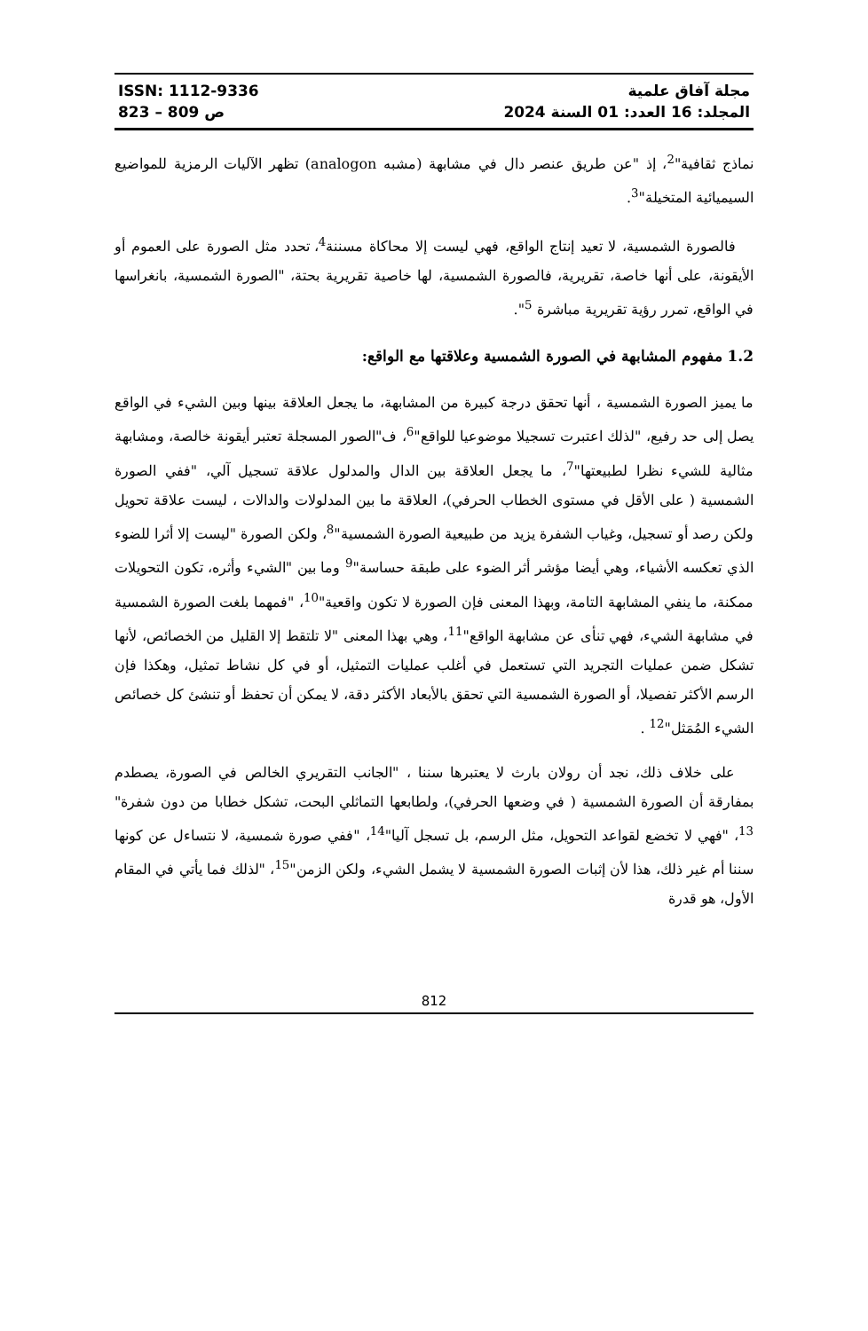ISSN: 1112-9336
823 – 809 ص
مجلة آفاق علمية
المجلد: 16 العدد: 01 السنة 2024
نماذج ثقافية"<sup>2</sup>، إذ "عن طريق عنصر دال في مشابهة (مشبه analogon) تظهر الآليات الرمزية للمواضيع السيميائية المتخيلة"<sup>3</sup>.
فالصورة الشمسية، لا تعيد إنتاج الواقع، فهي ليست إلا محاكاة مسننة<sup>4</sup>، تحدد مثل الصورة على العموم أو الأيقونة، على أنها خاصة، تقريرية، فالصورة الشمسية، لها خاصية تقريرية بحتة، "الصورة الشمسية، بانغراسها في الواقع، تمرر رؤية تقريرية مباشرة <sup>5</sup>".
1.2 مفهوم المشابهة في الصورة الشمسية وعلاقتها مع الواقع:
ما يميز الصورة الشمسية ، أنها تحقق درجة كبيرة من المشابهة، ما يجعل العلاقة بينها وبين الشيء في الواقع يصل إلى حد رفيع، "لذلك اعتبرت تسجيلا موضوعيا للواقع"<sup>6</sup>، ف"الصور المسجلة تعتبر أيقونة خالصة، ومشابهة مثالية للشيء نظرا لطبيعتها"<sup>7</sup>، ما يجعل العلاقة بين الدال والمدلول علاقة تسجيل آلي، "ففي الصورة الشمسية ( على الأقل في مستوى الخطاب الحرفي)، العلاقة ما بين المدلولات والدالات ، ليست علاقة تحويل ولكن رصد أو تسجيل، وغياب الشفرة يزيد من طبيعية الصورة الشمسية"<sup>8</sup>، ولكن الصورة "ليست إلا أثرا للضوء الذي تعكسه الأشياء، وهي أيضا مؤشر أثر الضوء على طبقة حساسة"<sup>9</sup> وما بين "الشيء وأثره، تكون التحويلات ممكنة، ما ينفي المشابهة التامة، وبهذا المعنى فإن الصورة لا تكون واقعية"<sup>10</sup>، "فمهما بلغت الصورة الشمسية في مشابهة الشيء، فهي تنأى عن مشابهة الواقع"<sup>11</sup>، وهي بهذا المعنى "لا تلتقط إلا القليل من الخصائص، لأنها تشكل ضمن عمليات التجريد التي تستعمل في أغلب عمليات التمثيل، أو في كل نشاط تمثيل، وهكذا فإن الرسم الأكثر تفصيلا، أو الصورة الشمسية التي تحقق بالأبعاد الأكثر دقة، لا يمكن أن تحفظ أو تنشئ كل خصائص الشيء المُمَثل"<sup>12</sup> .
على خلاف ذلك، نجد أن رولان بارث لا يعتبرها سننا ، "الجانب التقريري الخالص في الصورة، يصطدم بمفارقة أن الصورة الشمسية ( في وضعها الحرفي)، ولطابعها التماثلي البحت، تشكل خطابا من دون شفرة" <sup>13</sup>، "فهي لا تخضع لقواعد التحويل، مثل الرسم، بل تسجل آليا"<sup>14</sup>، "ففي صورة شمسية، لا نتساءل عن كونها سننا أم غير ذلك، هذا لأن إثبات الصورة الشمسية لا يشمل الشيء، ولكن الزمن"<sup>15</sup>، "لذلك فما يأتي في المقام الأول، هو قدرة
812